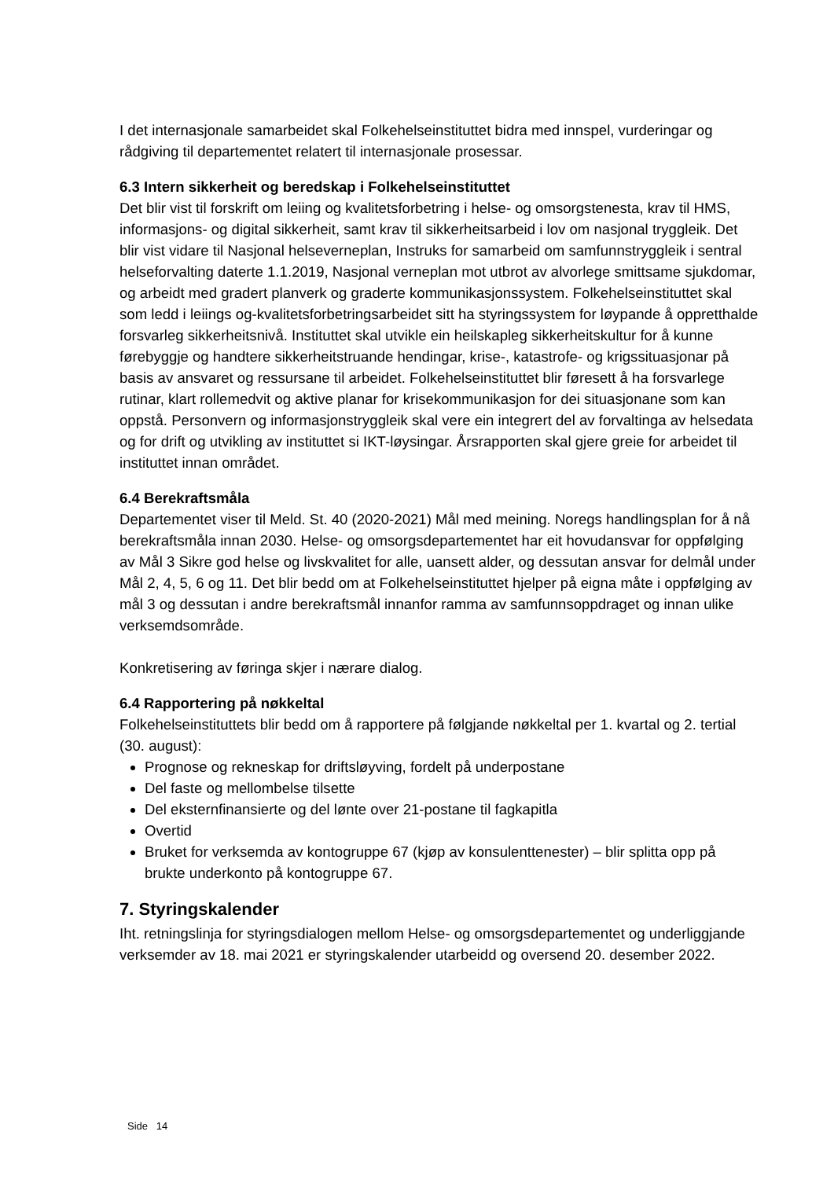I det internasjonale samarbeidet skal Folkehelseinstituttet bidra med innspel, vurderingar og rådgiving til departementet relatert til internasjonale prosessar.
6.3 Intern sikkerheit og beredskap i Folkehelseinstituttet
Det blir vist til forskrift om leiing og kvalitetsforbetring i helse- og omsorgstenesta, krav til HMS, informasjons- og digital sikkerheit, samt krav til sikkerheitsarbeid i lov om nasjonal tryggleik. Det blir vist vidare til Nasjonal helseverneplan, Instruks for samarbeid om samfunnstryggleik i sentral helseforvalting daterte 1.1.2019, Nasjonal verneplan mot utbrot av alvorlege smittsame sjukdomar, og arbeidt med gradert planverk og graderte kommunikasjonssystem. Folkehelseinstituttet skal som ledd i leiings og-kvalitetsforbetringsarbeidet sitt ha styringssystem for løypande å oppretthalde forsvarleg sikkerheitsnivå. Instituttet skal utvikle ein heilskapleg sikkerheitskultur for å kunne førebyggje og handtere sikkerheitstruande hendingar, krise-, katastrofe- og krigssituasjonar på basis av ansvaret og ressursane til arbeidet. Folkehelseinstituttet blir føresett å ha forsvarlege rutinar, klart rollemedvit og aktive planar for krisekommunikasjon for dei situasjonane som kan oppstå. Personvern og informasjonstryggleik skal vere ein integrert del av forvaltinga av helsedata og for drift og utvikling av instituttet si IKT-løysingar. Årsrapporten skal gjere greie for arbeidet til instituttet innan området.
6.4 Berekraftsmåla
Departementet viser til Meld. St. 40 (2020-2021) Mål med meining. Noregs handlingsplan for å nå berekraftsmåla innan 2030. Helse- og omsorgsdepartementet har eit hovudansvar for oppfølging av Mål 3 Sikre god helse og livskvalitet for alle, uansett alder, og dessutan ansvar for delmål under Mål 2, 4, 5, 6 og 11. Det blir bedd om at Folkehelseinstituttet hjelper på eigna måte i oppfølging av mål 3 og dessutan i andre berekraftsmål innanfor ramma av samfunnsoppdraget og innan ulike verksemdsområde.
Konkretisering av føringa skjer i nærare dialog.
6.4 Rapportering på nøkkeltal
Folkehelseinstituttets blir bedd om å rapportere på følgjande nøkkeltal per 1. kvartal og 2. tertial (30. august):
Prognose og rekneskap for driftsløyving, fordelt på underpostane
Del faste og mellombelse tilsette
Del eksternfinansierte og del lønte over 21-postane til fagkapitla
Overtid
Bruket for verksemda av kontogruppe 67 (kjøp av konsulenttenester) – blir splitta opp på brukte underkonto på kontogruppe 67.
7. Styringskalender
Iht. retningslinja for styringsdialogen mellom Helse- og omsorgsdepartementet og underliggjande verksemder av 18. mai 2021 er styringskalender utarbeidd og oversend 20. desember 2022.
Side 14